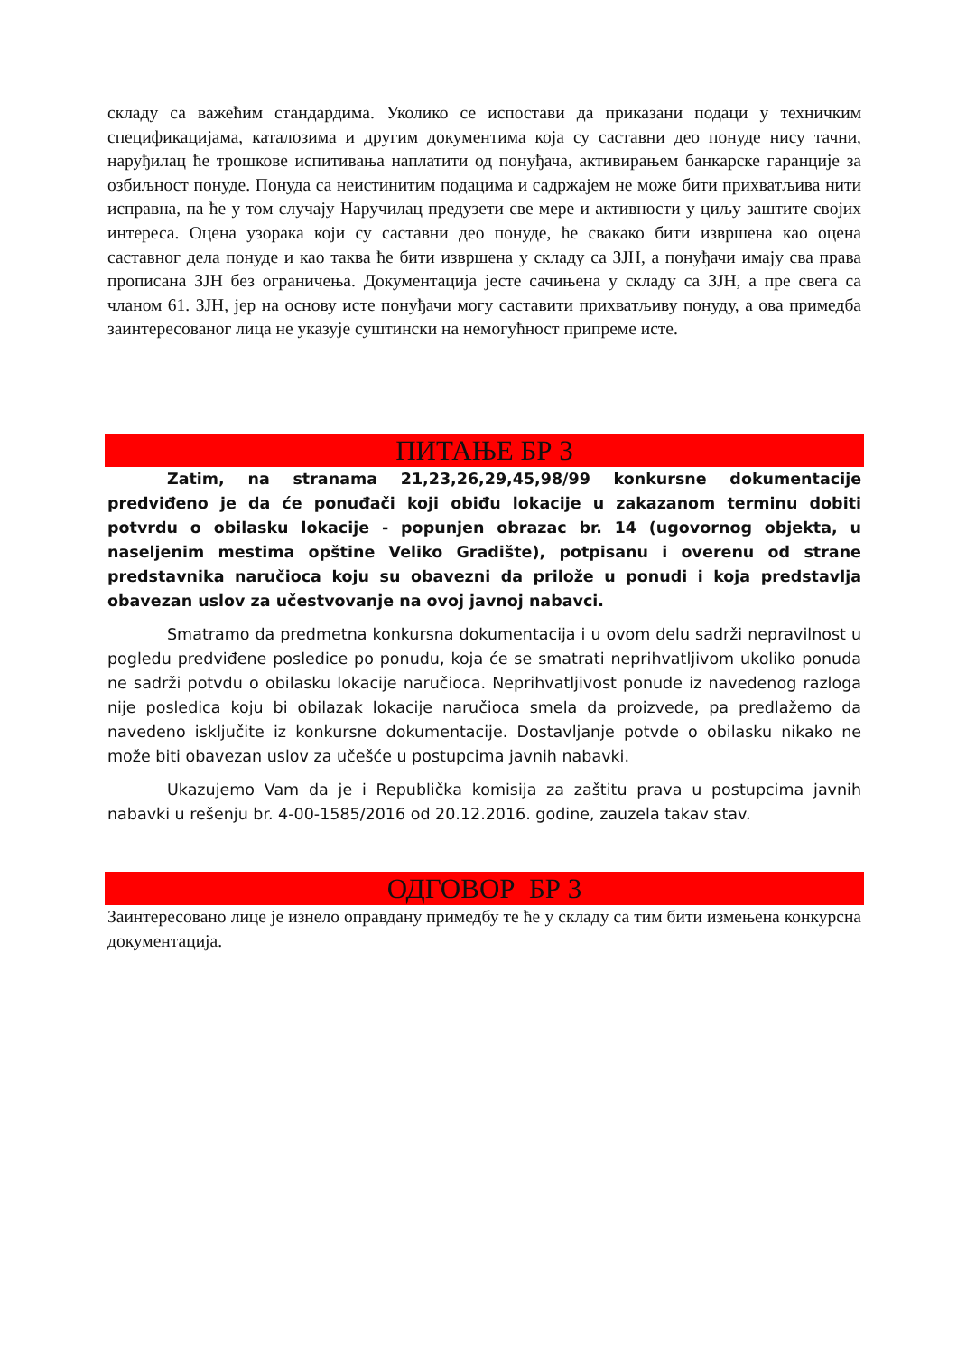складу са важећим стандардима. Уколико се испостави да приказани подаци у техничким спецификацијама, каталозима и другим документима која су саставни део понуде нису тачни, наруђилац ће трошкове испитивања наплатити од понуђача, активирањем банкарске гаранције за озбиљност понуде. Понуда са неистинитим подацима и садржајем не може бити прихватљива нити исправна, па ће у том случају Наручилац предузети све мере и активности у циљу заштите својих интереса. Оцена узорака који су саставни део понуде, ће свакако бити извршена као оцена саставног дела понуде и као таква ће бити извршена у складу са ЗЈН, а понуђачи имају сва права прописана ЗЈН без ограничења. Документација јесте сачињена у складу са ЗЈН, а пре свега са чланом 61. ЗЈН, јер на основу исте понуђачи могу саставити прихватљиву понуду, а ова примедба заинтересованог лица не указује суштински на немогућност припреме исте.
ПИТАЊЕ БР 3
Zatim, na stranama 21,23,26,29,45,98/99 konkursne dokumentacije predviđeno je da će ponuđači koji obiđu lokacije u zakazanom terminu dobiti potvrdu o obilasku lokacije - popunjen obrazac br. 14 (ugovornog objekta, u naseljenim mestima opštine Veliko Gradište), potpisanu i overenu od strane predstavnika naručioca koju su obavezni da prilože u ponudi i koja predstavlja obavezan uslov za učestvovanje na ovoj javnoj nabavci.
Smatramo da predmetna konkursna dokumentacija i u ovom delu sadrži nepravilnost u pogledu predviđene posledice po ponudu, koja će se smatrati neprihvatljivom ukoliko ponuda ne sadrži potvdu o obilasku lokacije naručioca. Neprihvatljivost ponude iz navedenog razloga nije posledica koju bi obilazak lokacije naručioca smela da proizvede, pa predlažemo da navedeno isključite iz konkursne dokumentacije. Dostavljanje potvde o obilasku nikako ne može biti obavezan uslov za učešće u postupcima javnih nabavki.
Ukazujemo Vam da je i Republička komisija za zaštitu prava u postupcima javnih nabavki u rešenju br. 4-00-1585/2016 od 20.12.2016. godine, zauzela takav stav.
ОДГОВОР БР 3
Заинтересовано лице је изнело оправдану примедбу те ће у складу са тим бити измењена конкурсна документација.